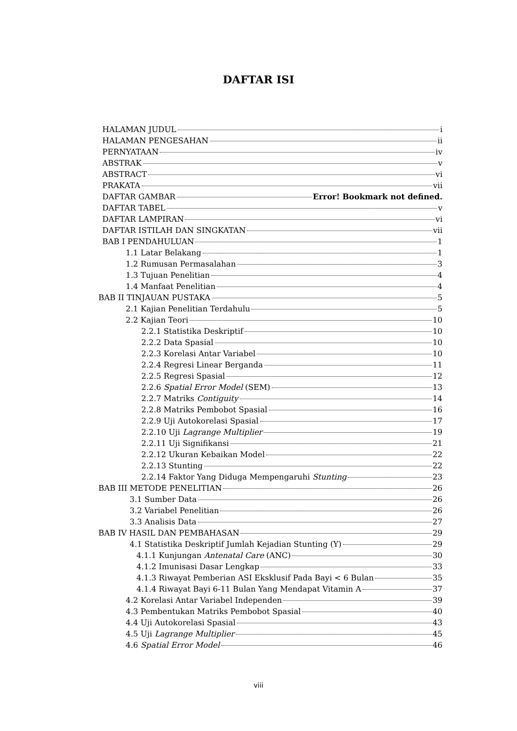DAFTAR ISI
HALAMAN JUDUL i
HALAMAN PENGESAHAN ii
PERNYATAAN iv
ABSTRAK v
ABSTRACT vi
PRAKATA vii
DAFTAR GAMBAR Error! Bookmark not defined.
DAFTAR TABEL v
DAFTAR LAMPIRAN vi
DAFTAR ISTILAH DAN SINGKATAN vii
BAB I PENDAHULUAN 1
1.1 Latar Belakang 1
1.2 Rumusan Permasalahan 3
1.3 Tujuan Penelitian 4
1.4 Manfaat Penelitian 4
BAB II TINJAUAN PUSTAKA 5
2.1 Kajian Penelitian Terdahulu 5
2.2 Kajian Teori 10
2.2.1 Statistika Deskriptif 10
2.2.2 Data Spasial 10
2.2.3 Korelasi Antar Variabel 10
2.2.4 Regresi Linear Berganda 11
2.2.5 Regresi Spasial 12
2.2.6 Spatial Error Model (SEM) 13
2.2.7 Matriks Contiguity 14
2.2.8 Matriks Pembobot Spasial 16
2.2.9 Uji Autokorelasi Spasial 17
2.2.10 Uji Lagrange Multiplier 19
2.2.11 Uji Signifikansi 21
2.2.12 Ukuran Kebaikan Model 22
2.2.13 Stunting 22
2.2.14 Faktor Yang Diduga Mempengaruhi Stunting 23
BAB III METODE PENELITIAN 26
3.1 Sumber Data 26
3.2 Variabel Penelitian 26
3.3 Analisis Data 27
BAB IV HASIL DAN PEMBAHASAN 29
4.1 Statistika Deskriptif Jumlah Kejadian Stunting (Y) 29
4.1.1 Kunjungan Antenatal Care (ANC) 30
4.1.2 Imunisasi Dasar Lengkap 33
4.1.3 Riwayat Pemberian ASI Eksklusif Pada Bayi < 6 Bulan 35
4.1.4 Riwayat Bayi 6-11 Bulan Yang Mendapat Vitamin A 37
4.2 Korelasi Antar Variabel Independen 39
4.3 Pembentukan Matriks Pembobot Spasial 40
4.4 Uji Autokorelasi Spasial 43
4.5 Uji Lagrange Multiplier 45
4.6 Spatial Error Model 46
viii